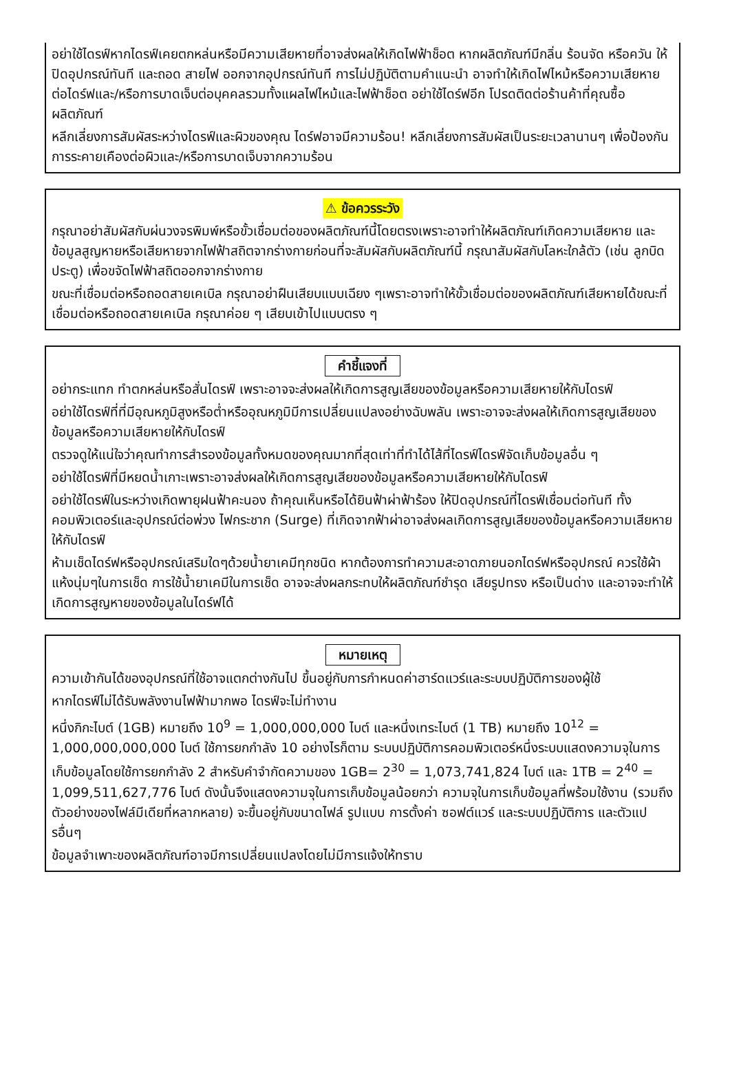อย่าใช้ไดรฟ์หากไดรฟ์เคยตกหล่นหรือมีความเสียหายที่อาจส่งผลให้เกิดไฟฟ้าช็อต หากผลิตภัณฑ์มีกลิ่น ร้อนจัด หรือควัน ให้ปิดอุปกรณ์ทันที และถอด สายไฟ ออกจากอุปกรณ์ทันที การไม่ปฏิบัติตามคำแนะนำ อาจทำให้เกิดไฟไหม้หรือความเสียหายต่อไดร์ฟและ/หรือการบาดเจ็บต่อบุคคลรวมทั้งแผลไฟไหม้และไฟฟ้าช็อต อย่าใช้ไดร์ฟอีก โปรดติดต่อร้านค้าที่คุณซื้อผลิตภัณฑ์
หลีกเลี่ยงการสัมผัสระหว่างไดรฟ์และผิวของคุณ ไดร์ฟอาจมีความร้อน! หลีกเลี่ยงการสัมผัสเป็นระยะเวลานานๆ เพื่อป้องกันการระคายเคืองต่อผิวและ/หรือการบาดเจ็บจากความร้อน
⚠ ข้อควรระวัง
กรุณาอย่าสัมผัสกับผ่นวงจรพิมพ์หรือขั้วเชื่อมต่อของผลิตภัณฑ์นี้โดยตรงเพราะอาจทำให้ผลิตภัณฑ์เกิดความเสียหาย และข้อมูลสูญหายหรือเสียหายจากไฟฟ้าสถิตจากร่างกายก่อนที่จะสัมผัสกับผลิตภัณฑ์นี้ กรุณาสัมผัสกับโลหะใกล้ตัว (เช่น ลูกบิดประตู) เพื่อขจัดไฟฟ้าสถิตออกจากร่างกาย
ขณะที่เชื่อมต่อหรือถอดสายเคเบิล กรุณาอย่าฝืนเสียบแบบเฉียง ๆเพราะอาจทำให้ขั้วเชื่อมต่อของผลิตภัณฑ์เสียหายได้ขณะที่เชื่อมต่อหรือถอดสายเคเบิล กรุณาค่อย ๆ เสียบเข้าไปแบบตรง ๆ
คำชี้แจงที่
อย่ากระแทก ทำตกหล่นหรือสั่นไดรฟ์ เพราะอาจจะส่งผลให้เกิดการสูญเสียของข้อมูลหรือความเสียหายให้กับไดรฟ์
อย่าใช้ไดรฟ์ที่ที่มีอุณหภูมิสูงหรือต่ำหรืออุณหภูมิมีการเปลี่ยนแปลงอย่างฉับพลัน เพราะอาจจะส่งผลให้เกิดการสูญเสียของข้อมูลหรือความเสียหายให้กับไดรฟ์
ตรวจดูให้แน่ใจว่าคุณทำการสำรองข้อมูลทั้งหมดของคุณมากที่สุดเท่าที่ทำได้ไส้ที่ไดรฟ์ไดรฟ์จัดเก็บข้อมูลอื่น ๆ
อย่าใช้ไดรฟ์ที่มีหยดน้ำเกาะเพราะอาจส่งผลให้เกิดการสูญเสียของข้อมูลหรือความเสียหายให้กับไดรฟ์
อย่าใช้ไดรฟ์ในระหว่างเกิดพายุฝนฟ้าคะนอง ถ้าคุณเห็นหรือได้ยินฟ้าผ่าฟ้าร้อง ให้ปิดอุปกรณ์ที่ไดรฟ์เชื่อมต่อทันที ทั้งคอมพิวเตอร์และอุปกรณ์ต่อพ่วง ไฟกระชาก (Surge) ที่เกิดจากฟ้าผ่าอาจส่งผลเกิดการสูญเสียของข้อมูลหรือความเสียหายให้กับไดรฟ์
ห้ามเช็ดไดร์ฟหรืออุปกรณ์เสริมใดๆด้วยน้ำยาเคมีทุกชนิด หากต้องการทำความสะอาดภายนอกไดร์ฟหรืออุปกรณ์ ควรใช้ผ้าแห้งนุ่มๆในการเช็ด การใช้น้ำยาเคมีในการเช็ด อาจจะส่งผลกระทบให้ผลิตภัณฑ์ชำรุด เสียรูปทรง หรือเป็นด่าง และอาจจะทำให้เกิดการสูญหายของข้อมูลในไดร์ฟได้
หมายเหตุ
ความเข้ากันได้ของอุปกรณ์ที่ใช้อาจแตกต่างกันไป ขึ้นอยู่กับการกำหนดค่าฮาร์ดแวร์และระบบปฏิบัติการของผู้ใช้
หากไดรฟ์ไม่ได้รับพลังงานไฟฟ้ามากพอ ไดรฟ์จะไม่ทำงาน
หนึ่งกิกะไบต์ (1GB) หมายถึง 10<sup>9</sup> = 1,000,000,000 ไบต์ และหนึ่งเทระไบต์ (1 TB) หมายถึง 10<sup>12</sup> = 1,000,000,000,000 ไบต์ ใช้การยกกำลัง 10 อย่างไรก็ตาม ระบบปฏิบัติการคอมพิวเตอร์หนึ่งระบบแสดงความจุในการเก็บข้อมูลโดยใช้การยกกำลัง 2 สำหรับคำจำกัดความของ 1GB= 2<sup>30</sup> = 1,073,741,824 ไบต์ และ 1TB = 2<sup>40</sup> = 1,099,511,627,776 ไบต์ ดังนั้นจึงแสดงความจุในการเก็บข้อมูลน้อยกว่า ความจุในการเก็บข้อมูลที่พร้อมใช้งาน (รวมถึงตัวอย่างของไฟล์มีเดียที่หลากหลาย) จะขึ้นอยู่กับขนาดไฟล์ รูปแบบ การตั้งค่า ซอฟต์แวร์ และระบบปฏิบัติการ และตัวแปรอื่นๆ
ข้อมูลจำเพาะของผลิตภัณฑ์อาจมีการเปลี่ยนแปลงโดยไม่มีการแจ้งให้ทราบ